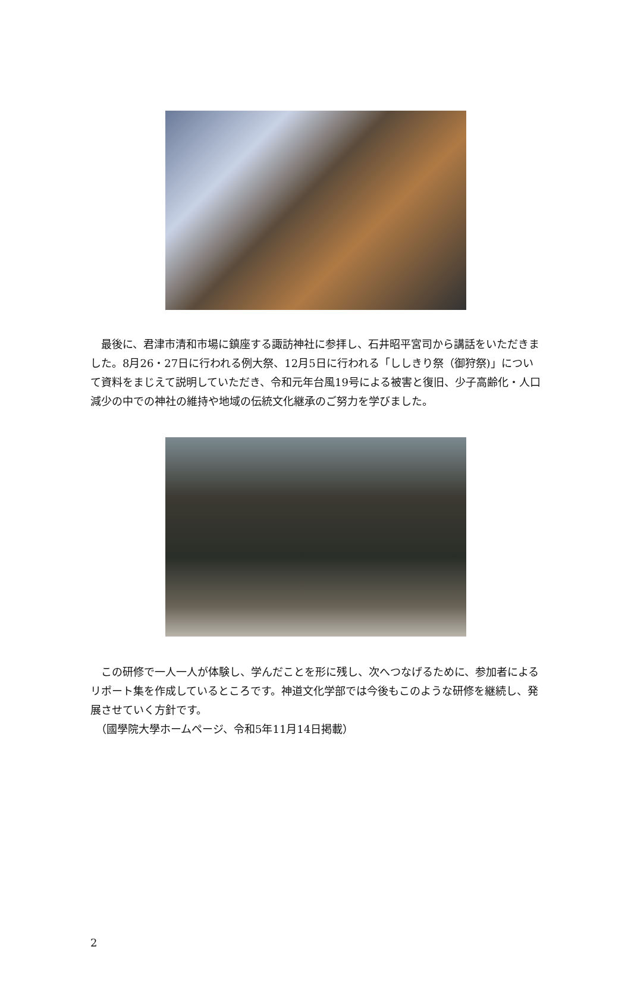最後に、君津市清和市場に鎮座する諏訪神社に参拝し、石井昭平宮司から講話をいただきました。8月26・27日に行われる例大祭、12月5日に行われる「ししきり祭（御狩祭)」について資料をまじえて説明していただき、令和元年台風19号による被害と復旧、少子高齢化・人口減少の中での神社の維持や地域の伝統文化継承のご努力を学びました。
　この研修で一人一人が体験し、学んだことを形に残し、次へつなげるために、参加者によるリポート集を作成しているところです。神道文化学部では今後もこのような研修を継続し、発展させていく方針です。
　（國學院大學ホームページ、令和5年11月14日掲載）
2